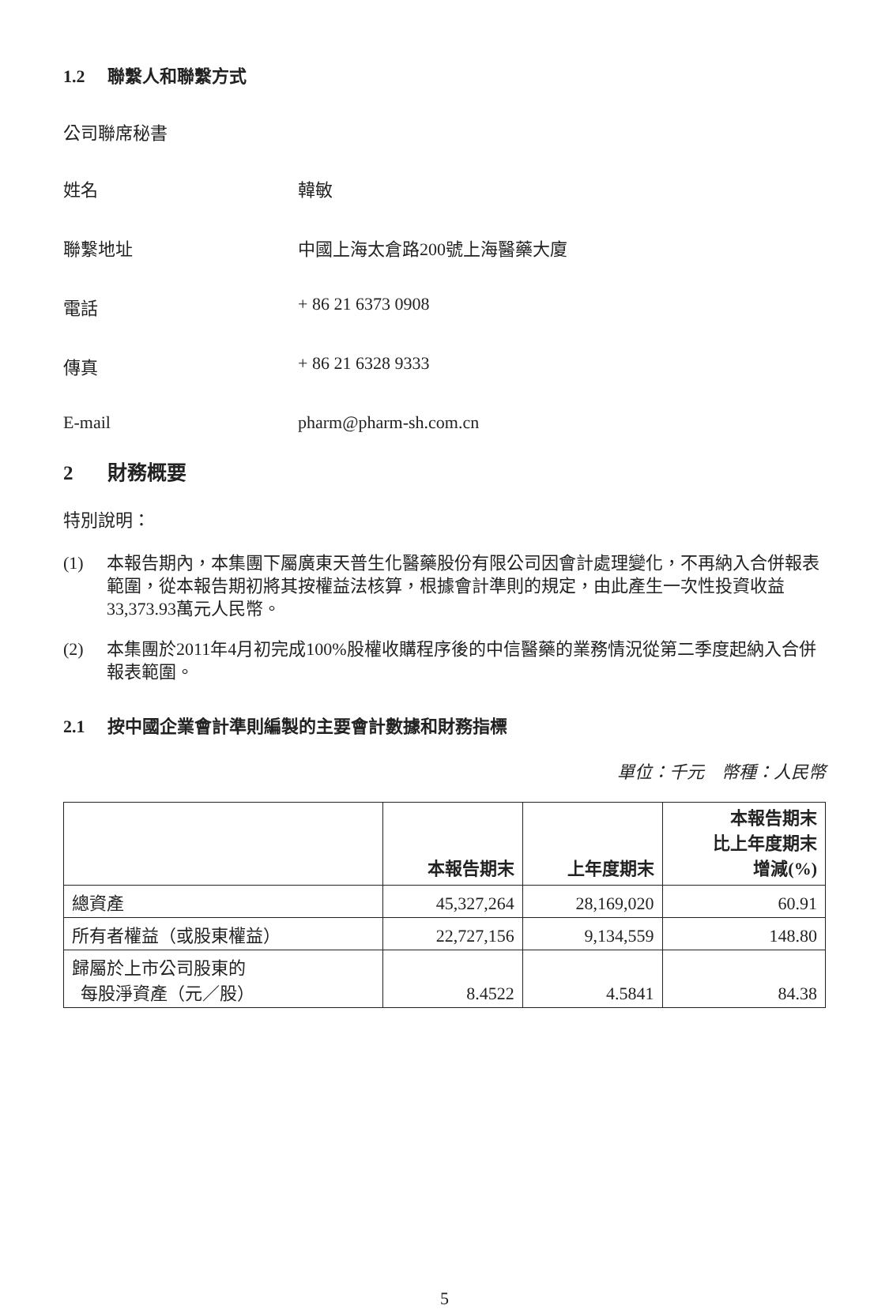1.2 聯繫人和聯繫方式
公司聯席秘書
姓名 韓敏
聯繫地址 中國上海太倉路200號上海醫藥大廈
電話 + 86 21 6373 0908
傳真 + 86 21 6328 9333
E-mail pharm@pharm-sh.com.cn
2 財務概要
特別說明：
(1) 本報告期內，本集團下屬廣東天普生化醫藥股份有限公司因會計處理變化，不再納入合併報表範圍，從本報告期初將其按權益法核算，根據會計準則的規定，由此產生一次性投資收益33,373.93萬元人民幣。
(2) 本集團於2011年4月初完成100%股權收購程序後的中信醫藥的業務情況從第二季度起納入合併報表範圍。
2.1 按中國企業會計準則編製的主要會計數據和財務指標
單位：千元　幣種：人民幣
| | 本報告期末 | 上年度期末 | 本報告期末 比上年度期末 增減(%) |
| --- | --- | --- | --- |
| 總資產 | 45,327,264 | 28,169,020 | 60.91 |
| 所有者權益（或股東權益） | 22,727,156 | 9,134,559 | 148.80 |
| 歸屬於上市公司股東的 每股淨資產（元／股） | 8.4522 | 4.5841 | 84.38 |
5